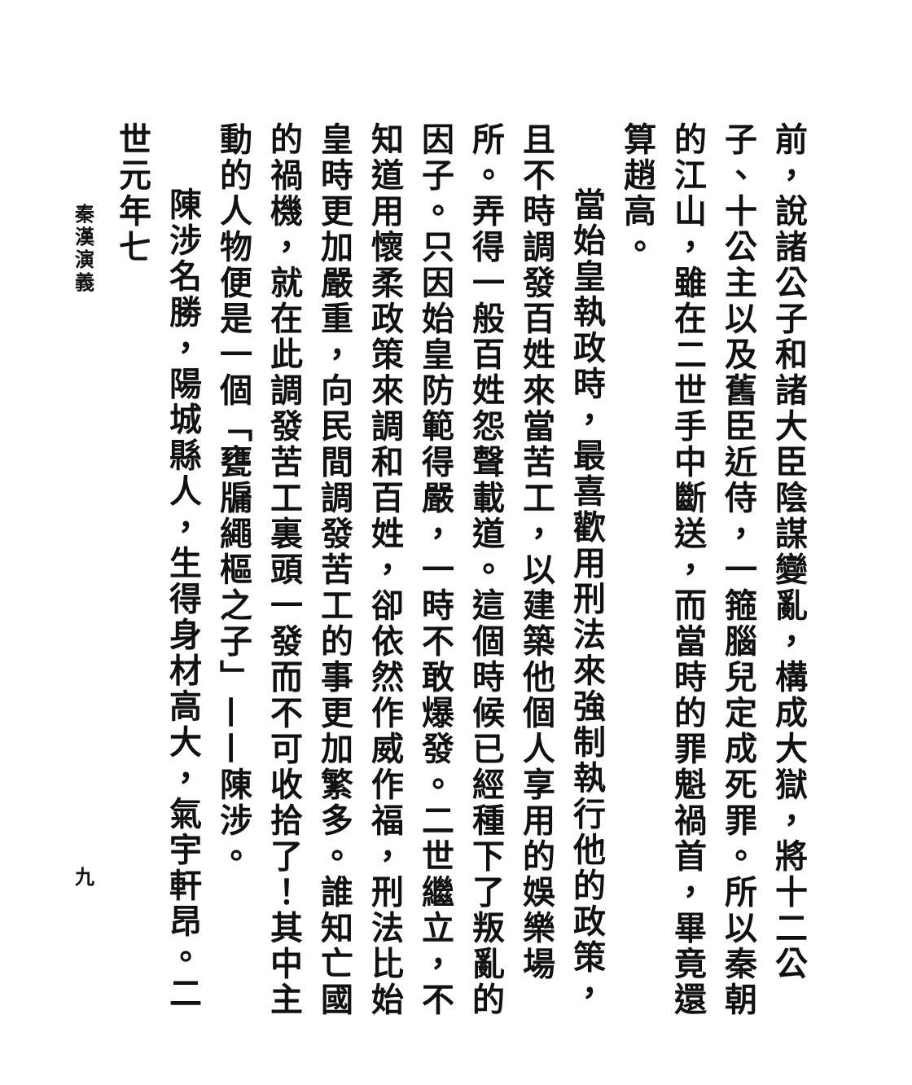前，說諸公子和諸大臣陰謀變亂，構成大獄，將十二公子、十公主以及舊臣近侍，一箍腦兒定成死罪。所以秦朝的江山，雖在二世手中斷送，而當時的罪魁禍首，畢竟還算趙高。
當始皇執政時，最喜歡用刑法來強制執行他的政策，且不時調發百姓來當苦工，以建築他個人享用的娛樂場所。弄得一般百姓怨聲載道。這個時候已經種下了叛亂的因子。只因始皇防範得嚴，一時不敢爆發。二世繼立，不知道用懷柔政策來調和百姓，卻依然作威作福，刑法比始皇時更加嚴重，向民間調發苦工的事更加繁多。誰知亡國的禍機，就在此調發苦工裏頭一發而不可收拾了！其中主動的人物便是一個「甕牖繩樞之子」——陳涉。
陳涉名勝，陽城縣人，生得身材高大，氣宇軒昂。二世元年七
秦漢演義 九